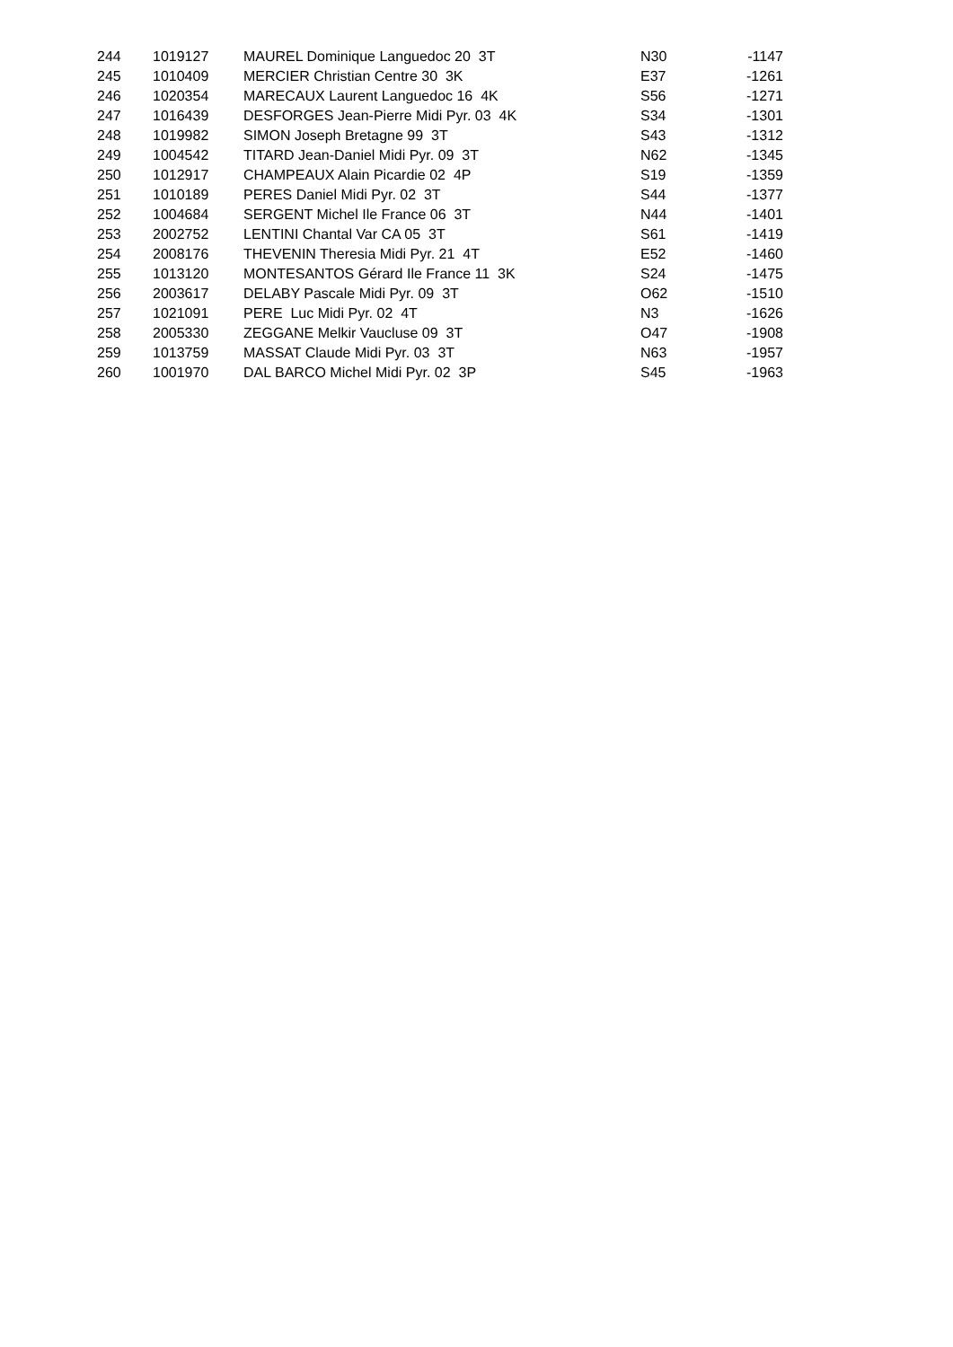| 244 | 1019127 | MAUREL Dominique Languedoc 20 3T | N30 | -1147 |
| 245 | 1010409 | MERCIER Christian Centre 30 3K | E37 | -1261 |
| 246 | 1020354 | MARECAUX Laurent Languedoc 16 4K | S56 | -1271 |
| 247 | 1016439 | DESFORGES Jean-Pierre Midi Pyr. 03 4K | S34 | -1301 |
| 248 | 1019982 | SIMON Joseph Bretagne 99 3T | S43 | -1312 |
| 249 | 1004542 | TITARD Jean-Daniel Midi Pyr. 09 3T | N62 | -1345 |
| 250 | 1012917 | CHAMPEAUX Alain Picardie 02 4P | S19 | -1359 |
| 251 | 1010189 | PERES Daniel Midi Pyr. 02 3T | S44 | -1377 |
| 252 | 1004684 | SERGENT Michel Ile France 06 3T | N44 | -1401 |
| 253 | 2002752 | LENTINI Chantal Var CA 05 3T | S61 | -1419 |
| 254 | 2008176 | THEVENIN Theresia Midi Pyr. 21 4T | E52 | -1460 |
| 255 | 1013120 | MONTESANTOS Gérard Ile France 11 3K | S24 | -1475 |
| 256 | 2003617 | DELABY Pascale Midi Pyr. 09 3T | O62 | -1510 |
| 257 | 1021091 | PERE Luc Midi Pyr. 02 4T | N3 | -1626 |
| 258 | 2005330 | ZEGGANE Melkir Vaucluse 09 3T | O47 | -1908 |
| 259 | 1013759 | MASSAT Claude Midi Pyr. 03 3T | N63 | -1957 |
| 260 | 1001970 | DAL BARCO Michel Midi Pyr. 02 3P | S45 | -1963 |